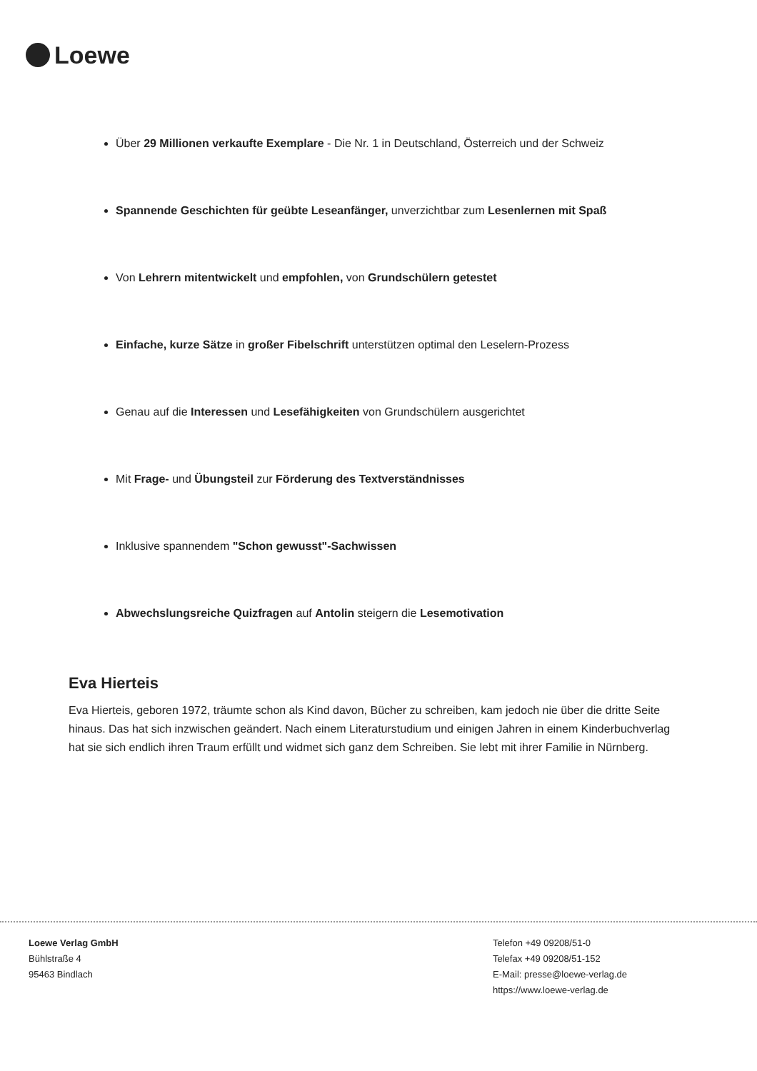Loewe
Über 29 Millionen verkaufte Exemplare - Die Nr. 1 in Deutschland, Österreich und der Schweiz
Spannende Geschichten für geübte Leseanfänger, unverzichtbar zum Lesenlernen mit Spaß
Von Lehrern mitentwickelt und empfohlen, von Grundschülern getestet
Einfache, kurze Sätze in großer Fibelschrift unterstützen optimal den Leselern-Prozess
Genau auf die Interessen und Lesefähigkeiten von Grundschülern ausgerichtet
Mit Frage- und Übungsteil zur Förderung des Textverständnisses
Inklusive spannendem "Schon gewusst"-Sachwissen
Abwechslungsreiche Quizfragen auf Antolin steigern die Lesemotivation
Eva Hierteis
Eva Hierteis, geboren 1972, träumte schon als Kind davon, Bücher zu schreiben, kam jedoch nie über die dritte Seite hinaus. Das hat sich inzwischen geändert. Nach einem Literaturstudium und einigen Jahren in einem Kinderbuchverlag hat sie sich endlich ihren Traum erfüllt und widmet sich ganz dem Schreiben. Sie lebt mit ihrer Familie in Nürnberg.
Loewe Verlag GmbH
Bühlstraße 4
95463 Bindlach
Telefon +49 09208/51-0
Telefax +49 09208/51-152
E-Mail: presse@loewe-verlag.de
https://www.loewe-verlag.de